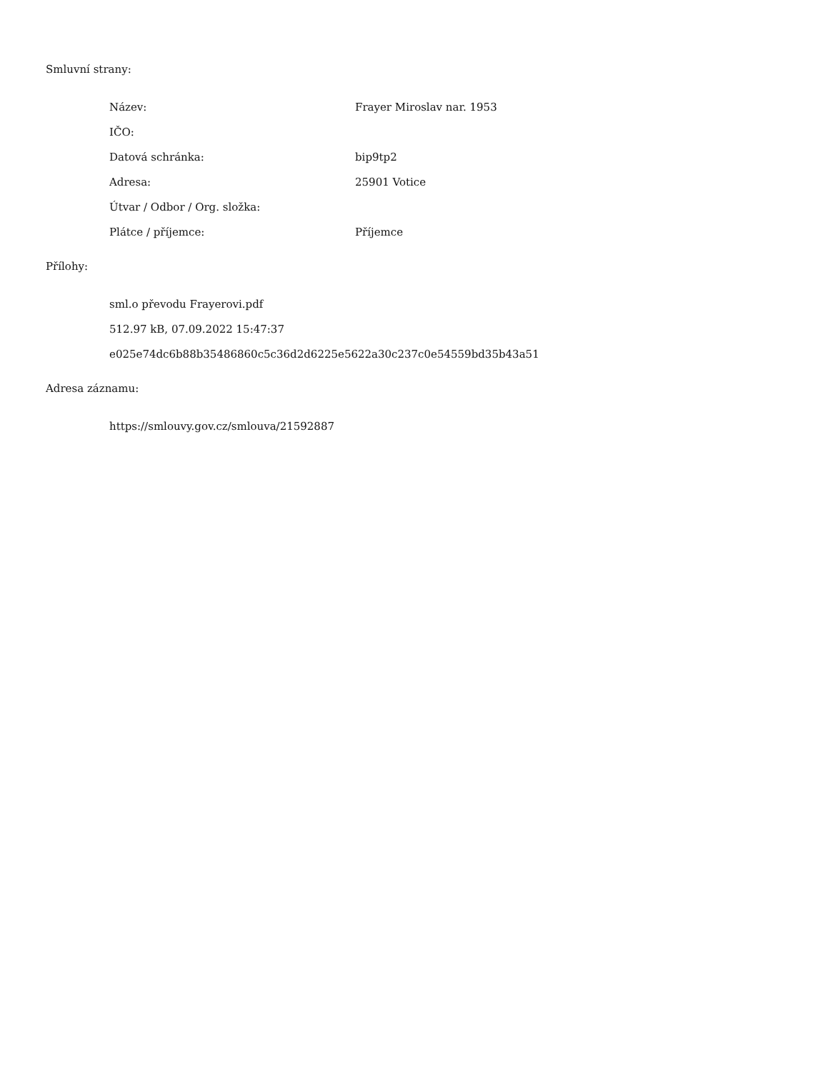Smluvní strany:
| Název: | Frayer Miroslav nar. 1953 |
| IČO: | |
| Datová schránka: | bip9tp2 |
| Adresa: | 25901 Votice |
| Útvar / Odbor / Org. složka: | |
| Plátce / příjemce: | Příjemce |
Přílohy:
| sml.o převodu Frayerovi.pdf |
| 512.97 kB, 07.09.2022 15:47:37 |
| e025e74dc6b88b35486860c5c36d2d6225e5622a30c237c0e54559bd35b43a51 |
Adresa záznamu:
| https://smlouvy.gov.cz/smlouva/21592887 |